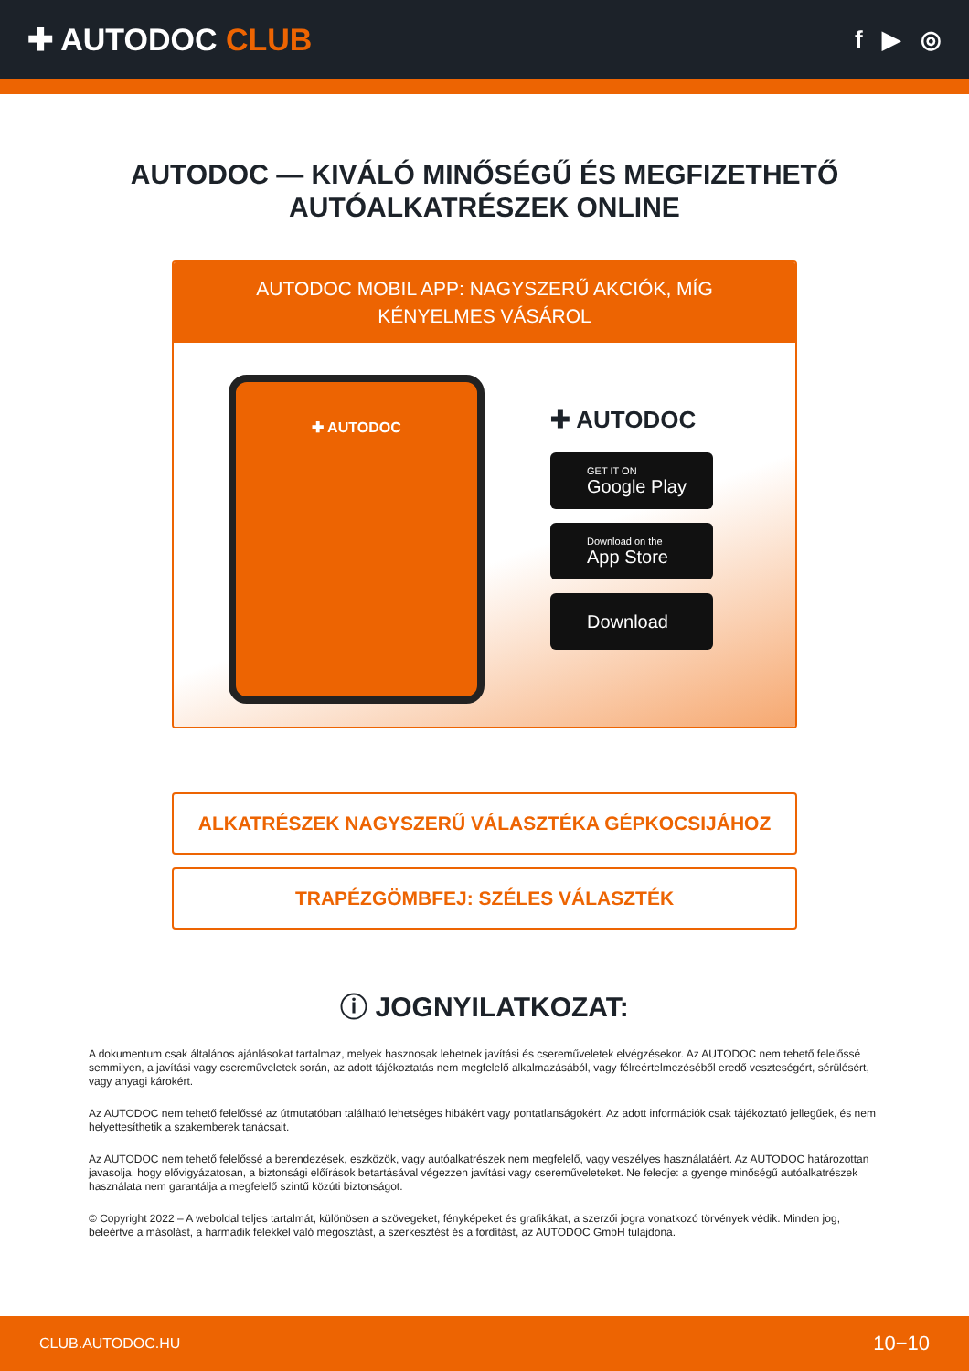✚ AUTODOC CLUB
f ▶ ◎
AUTODOC — KIVÁLÓ MINŐSÉGŰ ÉS MEGFIZETHETŐ AUTÓALKATRÉSZEK ONLINE
AUTODOC MOBIL APP: NAGYSZERŰ AKCIÓK, MÍG KÉNYELMES VÁSÁROL
✚ AUTODOC
✚ AUTODOC
GET IT ON
Google Play
Download on the
App Store
Download
ALKATRÉSZEK NAGYSZERŰ VÁLASZTÉKA GÉPKOCSIJÁHOZ
TRAPÉZGÖMBFEJ: SZÉLES VÁLASZTÉK
ⓘ JOGNYILATKOZAT:
A dokumentum csak általános ajánlásokat tartalmaz, melyek hasznosak lehetnek javítási és csereműveletek elvégzésekor. Az AUTODOC nem tehető felelőssé semmilyen, a javítási vagy csereműveletek során, az adott tájékoztatás nem megfelelő alkalmazásából, vagy félreértelmezéséből eredő veszteségért, sérülésért, vagy anyagi károkért.
Az AUTODOC nem tehető felelőssé az útmutatóban található lehetséges hibákért vagy pontatlanságokért. Az adott információk csak tájékoztató jellegűek, és nem helyettesíthetik a szakemberek tanácsait.
Az AUTODOC nem tehető felelőssé a berendezések, eszközök, vagy autóalkatrészek nem megfelelő, vagy veszélyes használatáért. Az AUTODOC határozottan javasolja, hogy elővigyázatosan, a biztonsági előírások betartásával végezzen javítási vagy csereműveleteket. Ne feledje: a gyenge minőségű autóalkatrészek használata nem garantálja a megfelelő szintű közúti biztonságot.
© Copyright 2022 – A weboldal teljes tartalmát, különösen a szövegeket, fényképeket és grafikákat, a szerzői jogra vonatkozó törvények védik. Minden jog, beleértve a másolást, a harmadik felekkel való megosztást, a szerkesztést és a fordítást, az AUTODOC GmbH tulajdona.
CLUB.AUTODOC.HU 10−10